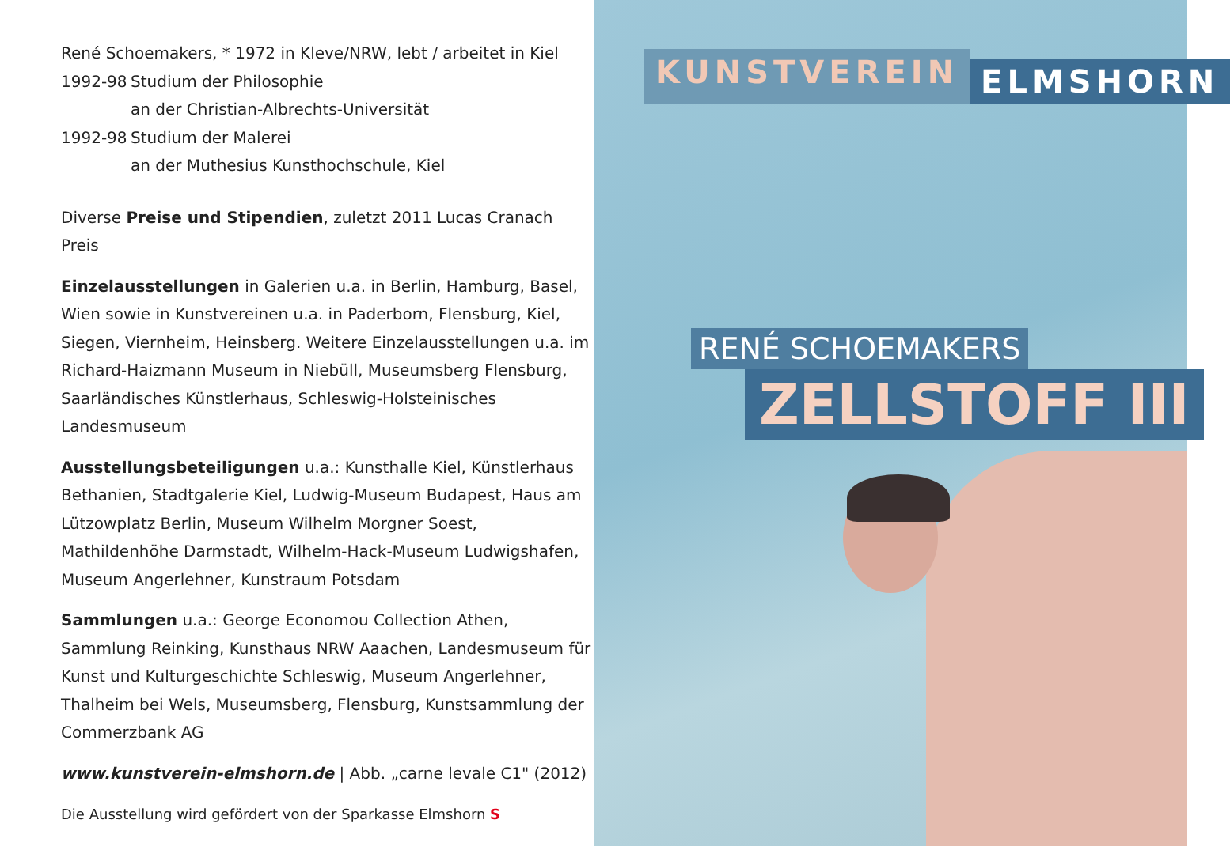René Schoemakers, * 1972 in Kleve/NRW, lebt / arbeitet in Kiel
1992-98 Studium der Philosophie
an der Christian-Albrechts-Universität
1992-98 Studium der Malerei
an der Muthesius Kunsthochschule, Kiel
Diverse Preise und Stipendien, zuletzt 2011 Lucas Cranach Preis
Einzelausstellungen in Galerien u.a. in Berlin, Hamburg, Basel, Wien sowie in Kunstvereinen u.a. in Paderborn, Flensburg, Kiel, Siegen, Viernheim, Heinsberg. Weitere Einzelausstellungen u.a. im Richard-Haizmann Museum in Niebüll, Museumsberg Flensburg, Saarländisches Künstlerhaus, Schleswig-Holsteinisches Landesmuseum
Ausstellungsbeteiligungen u.a.: Kunsthalle Kiel, Künstlerhaus Bethanien, Stadtgalerie Kiel, Ludwig-Museum Budapest, Haus am Lützowplatz Berlin, Museum Wilhelm Morgner Soest, Mathildenhöhe Darmstadt, Wilhelm-Hack-Museum Ludwigshafen, Museum Angerlehner, Kunstraum Potsdam
Sammlungen u.a.: George Economou Collection Athen, Sammlung Reinking, Kunsthaus NRW Aaachen, Landesmuseum für Kunst und Kulturgeschichte Schleswig, Museum Angerlehner, Thalheim bei Wels, Museumsberg, Flensburg, Kunstsammlung der Commerzbank AG
www.kunstverein-elmshorn.de | Abb. „carne levale C1" (2012)
Die Ausstellung wird gefördert von der Sparkasse Elmshorn S
KUNSTVEREIN ELMSHORN
RENÉ SCHOEMAKERS
ZELLSTOFF III